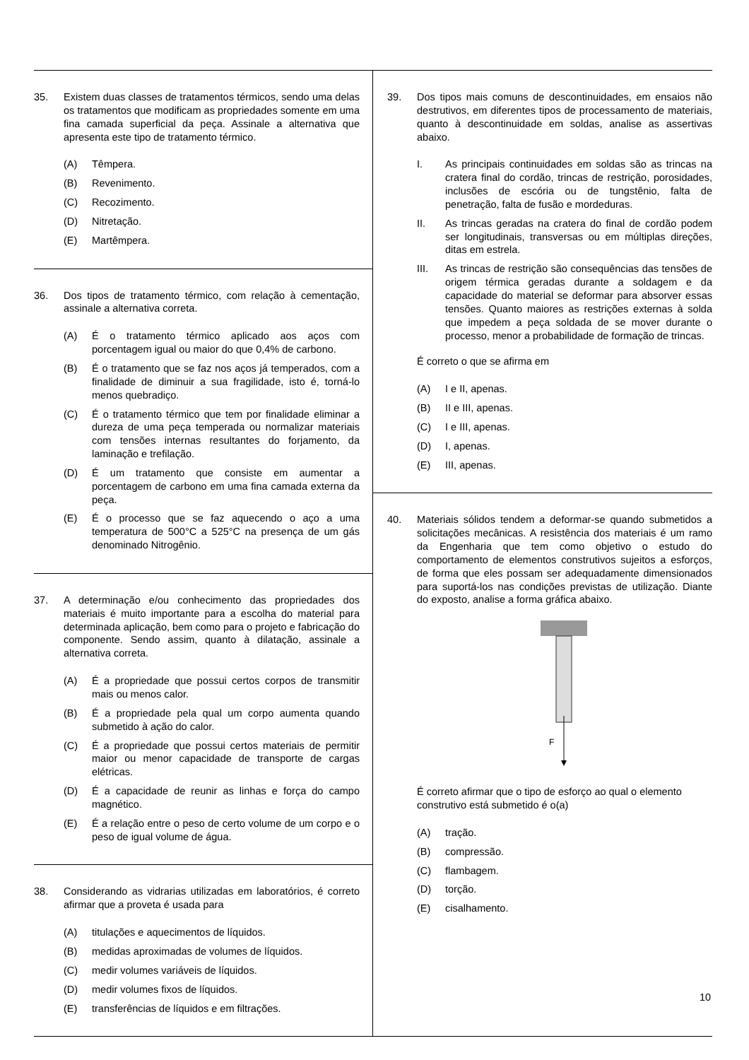35. Existem duas classes de tratamentos térmicos, sendo uma delas os tratamentos que modificam as propriedades somente em uma fina camada superficial da peça. Assinale a alternativa que apresenta este tipo de tratamento térmico.
(A) Têmpera.
(B) Revenimento.
(C) Recozimento.
(D) Nitretação.
(E) Martêmpera.
36. Dos tipos de tratamento térmico, com relação à cementação, assinale a alternativa correta.
(A) É o tratamento térmico aplicado aos aços com porcentagem igual ou maior do que 0,4% de carbono.
(B) É o tratamento que se faz nos aços já temperados, com a finalidade de diminuir a sua fragilidade, isto é, torná-lo menos quebradiço.
(C) É o tratamento térmico que tem por finalidade eliminar a dureza de uma peça temperada ou normalizar materiais com tensões internas resultantes do forjamento, da laminação e trefilação.
(D) É um tratamento que consiste em aumentar a porcentagem de carbono em uma fina camada externa da peça.
(E) É o processo que se faz aquecendo o aço a uma temperatura de 500°C a 525°C na presença de um gás denominado Nitrogênio.
37. A determinação e/ou conhecimento das propriedades dos materiais é muito importante para a escolha do material para determinada aplicação, bem como para o projeto e fabricação do componente. Sendo assim, quanto à dilatação, assinale a alternativa correta.
(A) É a propriedade que possui certos corpos de transmitir mais ou menos calor.
(B) É a propriedade pela qual um corpo aumenta quando submetido à ação do calor.
(C) É a propriedade que possui certos materiais de permitir maior ou menor capacidade de transporte de cargas elétricas.
(D) É a capacidade de reunir as linhas e força do campo magnético.
(E) É a relação entre o peso de certo volume de um corpo e o peso de igual volume de água.
38. Considerando as vidrarias utilizadas em laboratórios, é correto afirmar que a proveta é usada para
(A) titulações e aquecimentos de líquidos.
(B) medidas aproximadas de volumes de líquidos.
(C) medir volumes variáveis de líquidos.
(D) medir volumes fixos de líquidos.
(E) transferências de líquidos e em filtrações.
39. Dos tipos mais comuns de descontinuidades, em ensaios não destrutivos, em diferentes tipos de processamento de materiais, quanto à descontinuidade em soldas, analise as assertivas abaixo.
I. As principais continuidades em soldas são as trincas na cratera final do cordão, trincas de restrição, porosidades, inclusões de escória ou de tungstênio, falta de penetração, falta de fusão e mordeduras.
II. As trincas geradas na cratera do final de cordão podem ser longitudinais, transversas ou em múltiplas direções, ditas em estrela.
III. As trincas de restrição são consequências das tensões de origem térmica geradas durante a soldagem e da capacidade do material se deformar para absorver essas tensões. Quanto maiores as restrições externas à solda que impedem a peça soldada de se mover durante o processo, menor a probabilidade de formação de trincas.
É correto o que se afirma em
(A) I e II, apenas.
(B) II e III, apenas.
(C) I e III, apenas.
(D) I, apenas.
(E) III, apenas.
40. Materiais sólidos tendem a deformar-se quando submetidos a solicitações mecânicas. A resistência dos materiais é um ramo da Engenharia que tem como objetivo o estudo do comportamento de elementos construtivos sujeitos a esforços, de forma que eles possam ser adequadamente dimensionados para suportá-los nas condições previstas de utilização. Diante do exposto, analise a forma gráfica abaixo.
F
É correto afirmar que o tipo de esforço ao qual o elemento construtivo está submetido é o(a)
(A) tração.
(B) compressão.
(C) flambagem.
(D) torção.
(E) cisalhamento.
10